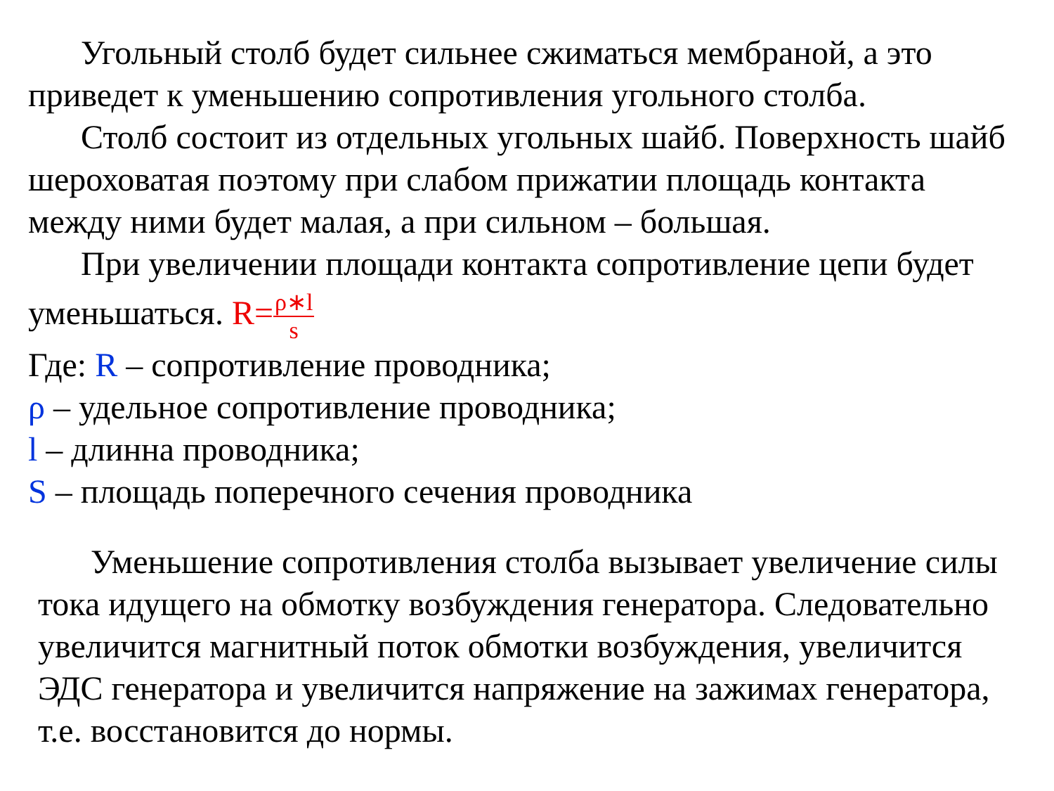Угольный столб будет сильнее сжиматься мембраной, а это приведет к уменьшению сопротивления угольного столба.
Столб состоит из отдельных угольных шайб. Поверхность шайб шероховатая поэтому при слабом прижатии площадь контакта между ними будет малая, а при сильном – большая.
При увеличении площади контакта сопротивление цепи будет
уменьшаться. R=ρ∗l s
Где: R – сопротивление проводника;
ρ – удельное сопротивление проводника;
l – длинна проводника;
S – площадь поперечного сечения проводника
Уменьшение сопротивления столба вызывает увеличение силы тока идущего на обмотку возбуждения генератора. Следовательно увеличится магнитный поток обмотки возбуждения, увеличится ЭДС генератора и увеличится напряжение на зажимах генератора, т.е. восстановится до нормы.